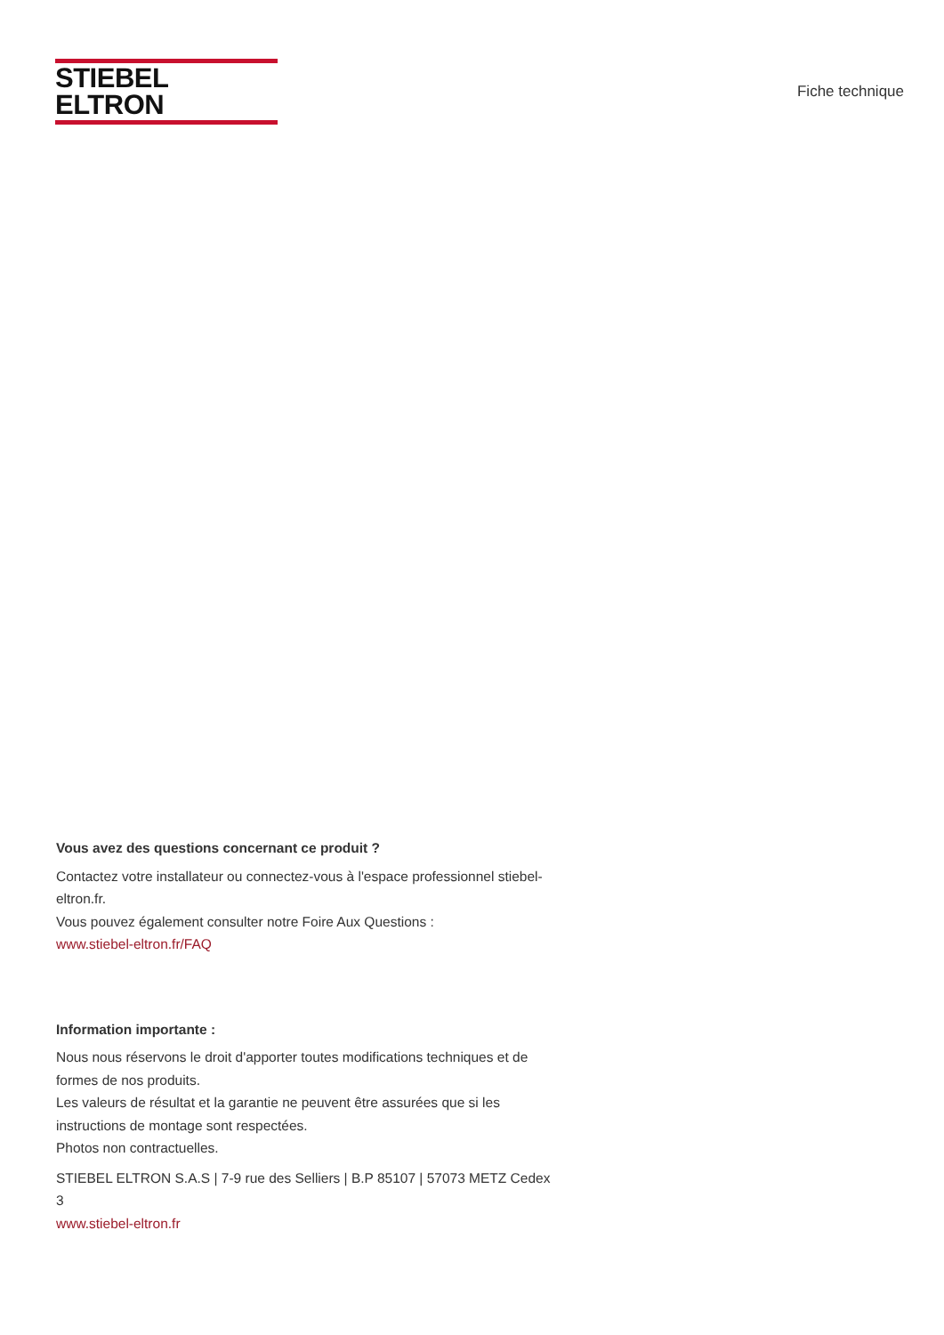STIEBEL ELTRON
Fiche technique
Vous avez des questions concernant ce produit ?
Contactez votre installateur ou connectez-vous à l'espace professionnel stiebel-eltron.fr.
Vous pouvez également consulter notre Foire Aux Questions :
www.stiebel-eltron.fr/FAQ
Information importante :
Nous nous réservons le droit d'apporter toutes modifications techniques et de formes de nos produits.
Les valeurs de résultat et la garantie ne peuvent être assurées que si les instructions de montage sont respectées.
Photos non contractuelles.
STIEBEL ELTRON S.A.S | 7-9 rue des Selliers | B.P 85107 | 57073 METZ Cedex 3
www.stiebel-eltron.fr